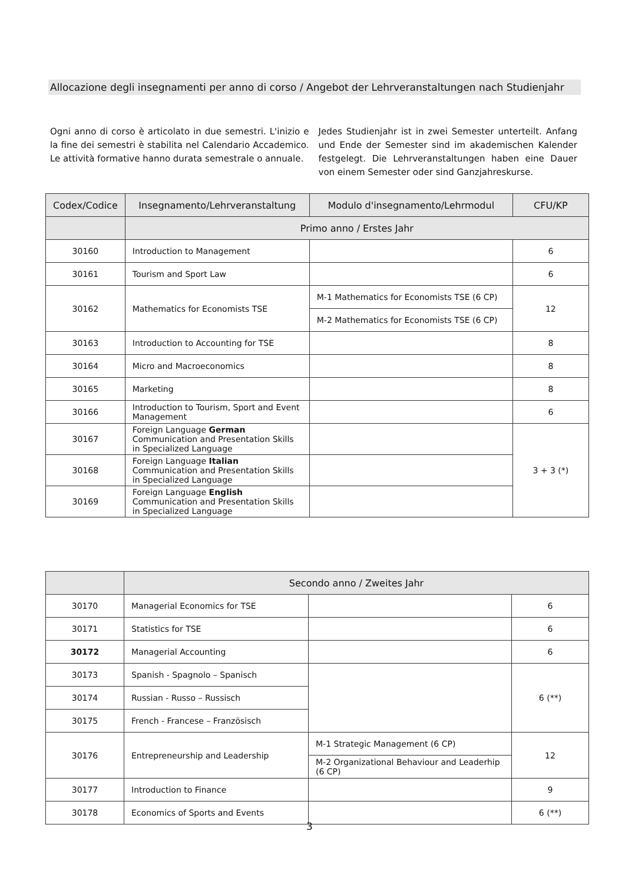Allocazione degli insegnamenti per anno di corso / Angebot der Lehrveranstaltungen nach Studienjahr
Ogni anno di corso è articolato in due semestri. L'inizio e la fine dei semestri è stabilita nel Calendario Accademico. Le attività formative hanno durata semestrale o annuale.
Jedes Studienjahr ist in zwei Semester unterteilt. Anfang und Ende der Semester sind im akademischen Kalender festgelegt. Die Lehrveranstaltungen haben eine Dauer von einem Semester oder sind Ganzjahreskurse.
| Codex/Codice | Insegnamento/Lehrveranstaltung | Modulo d'insegnamento/Lehrmodul | CFU/KP |
| --- | --- | --- | --- |
| | Primo anno / Erstes Jahr | | |
| 30160 | Introduction to Management | | 6 |
| 30161 | Tourism and Sport Law | | 6 |
| 30162 | Mathematics for Economists TSE | M-1 Mathematics for Economists TSE (6 CP) | 12 |
| | | M-2 Mathematics for Economists TSE (6 CP) | |
| 30163 | Introduction to Accounting for TSE | | 8 |
| 30164 | Micro and Macroeconomics | | 8 |
| 30165 | Marketing | | 8 |
| 30166 | Introduction to Tourism, Sport and Event Management | | 6 |
| 30167 | Foreign Language German Communication and Presentation Skills in Specialized Language | | 3 + 3 (*) |
| 30168 | Foreign Language Italian Communication and Presentation Skills in Specialized Language | | |
| 30169 | Foreign Language English Communication and Presentation Skills in Specialized Language | | |
| | Secondo anno / Zweites Jahr | | |
| 30170 | Managerial Economics for TSE | | 6 |
| 30171 | Statistics for TSE | | 6 |
| 30172 | Managerial Accounting | | 6 |
| 30173 | Spanish - Spagnolo – Spanisch | | 6 (**) |
| 30174 | Russian - Russo – Russisch | | |
| 30175 | French - Francese – Französisch | | |
| 30176 | Entrepreneurship and Leadership | M-1 Strategic Management (6 CP) | 12 |
| | | M-2 Organizational Behaviour and Leaderhip (6 CP) | |
| 30177 | Introduction to Finance | | 9 |
| 30178 | Economics of Sports and Events | | 6 (**) |
3